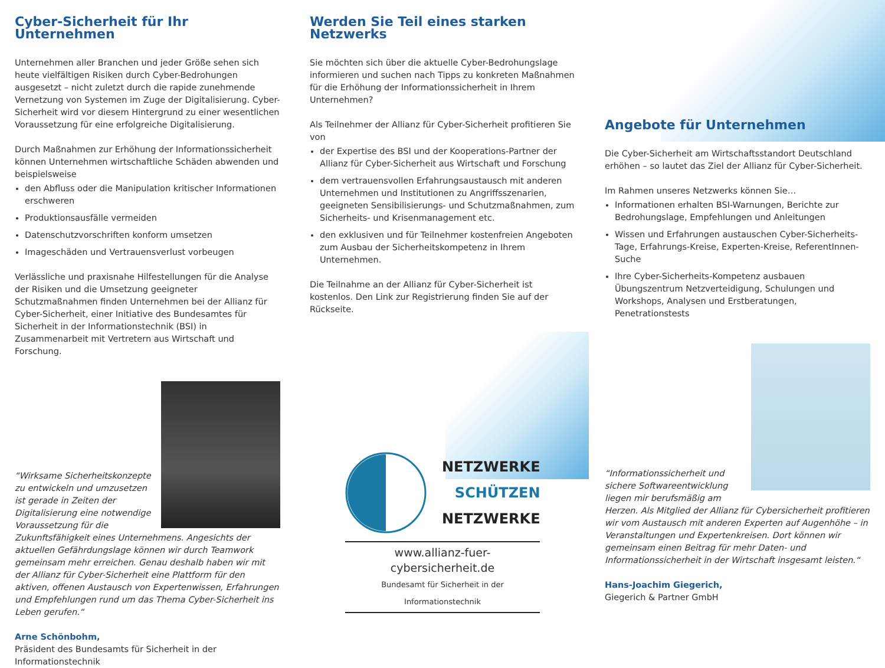Cyber-Sicherheit für Ihr Unternehmen
Unternehmen aller Branchen und jeder Größe sehen sich heute vielfältigen Risiken durch Cyber-Bedrohungen ausgesetzt – nicht zuletzt durch die rapide zunehmende Vernetzung von Systemen im Zuge der Digitalisierung. Cyber-Sicherheit wird vor diesem Hintergrund zu einer wesentlichen Voraussetzung für eine erfolgreiche Digitalisierung.
Durch Maßnahmen zur Erhöhung der Informationssicherheit können Unternehmen wirtschaftliche Schäden abwenden und beispielsweise
den Abfluss oder die Manipulation kritischer Informationen erschweren
Produktionsausfälle vermeiden
Datenschutzvorschriften konform umsetzen
Imageschäden und Vertrauensverlust vorbeugen
Verlässliche und praxisnahe Hilfestellungen für die Analyse der Risiken und die Umsetzung geeigneter Schutzmaßnahmen finden Unternehmen bei der Allianz für Cyber-Sicherheit, einer Initiative des Bundesamtes für Sicherheit in der Informationstechnik (BSI) in Zusammenarbeit mit Vertretern aus Wirtschaft und Forschung.
“Wirksame Sicherheitskonzepte zu entwickeln und umzusetzen ist gerade in Zeiten der Digitalisierung eine notwendige Voraussetzung für die Zukunftsfähigkeit eines Unternehmens. Angesichts der aktuellen Gefährdungslage können wir durch Teamwork gemeinsam mehr erreichen. Genau deshalb haben wir mit der Allianz für Cyber-Sicherheit eine Plattform für den aktiven, offenen Austausch von Expertenwissen, Erfahrungen und Empfehlungen rund um das Thema Cyber-Sicherheit ins Leben gerufen.“
Arne Schönbohm,
Präsident des Bundesamts für Sicherheit in der Informationstechnik
Werden Sie Teil eines starken Netzwerks
Sie möchten sich über die aktuelle Cyber-Bedrohungslage informieren und suchen nach Tipps zu konkreten Maßnahmen für die Erhöhung der Informationssicherheit in Ihrem Unternehmen?
Als Teilnehmer der Allianz für Cyber-Sicherheit profitieren Sie von
der Expertise des BSI und der Kooperations-Partner der Allianz für Cyber-Sicherheit aus Wirtschaft und Forschung
dem vertrauensvollen Erfahrungsaustausch mit anderen Unternehmen und Institutionen zu Angriffsszenarien, geeigneten Sensibilisierungs- und Schutzmaßnahmen, zum Sicherheits- und Krisenmanagement etc.
den exklusiven und für Teilnehmer kostenfreien Angeboten zum Ausbau der Sicherheitskompetenz in Ihrem Unternehmen.
Die Teilnahme an der Allianz für Cyber-Sicherheit ist kostenlos. Den Link zur Registrierung finden Sie auf der Rückseite.
NETZWERKE
SCHÜTZEN
NETZWERKE
www.allianz-fuer-cybersicherheit.de
Bundesamt für Sicherheit in der Informationstechnik
Angebote für Unternehmen
Die Cyber-Sicherheit am Wirtschaftsstandort Deutschland erhöhen – so lautet das Ziel der Allianz für Cyber-Sicherheit.
Im Rahmen unseres Netzwerks können Sie…
Informationen erhalten BSI-Warnungen, Berichte zur Bedrohungslage, Empfehlungen und Anleitungen
Wissen und Erfahrungen austauschen Cyber-Sicherheits-Tage, Erfahrungs-Kreise, Experten-Kreise, ReferentInnen-Suche
Ihre Cyber-Sicherheits-Kompetenz ausbauen Übungszentrum Netzverteidigung, Schulungen und Workshops, Analysen und Erstberatungen, Penetrationstests
“Informationssicherheit und sichere Softwareentwicklung liegen mir berufsmäßig am Herzen. Als Mitglied der Allianz für Cybersicherheit profitieren wir vom Austausch mit anderen Experten auf Augenhöhe – in Veranstaltungen und Expertenkreisen. Dort können wir gemeinsam einen Beitrag für mehr Daten- und Informationssicherheit in der Wirtschaft insgesamt leisten.“
Hans-Joachim Giegerich,
Giegerich & Partner GmbH